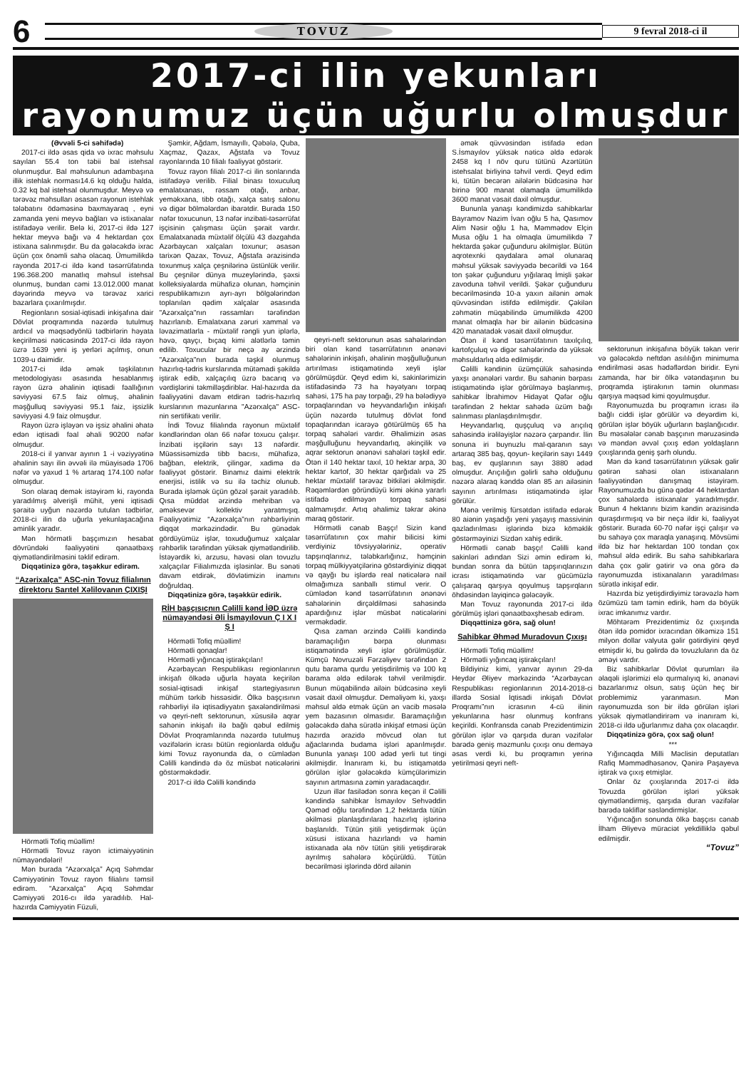6
TOVUZ
9 fevral 2018-ci il
2017-ci ilin yekunları
rayonumuz üçün uğurlu olmuşdur
(Əvvəli 5-ci səhifədə)
2017-ci ildə əsas qida və ixrac məhsulu sayılan 55.4 ton təbii bal istehsal olunmuşdur. Bal məhsulunun adambaşına illik istehlak norması14.6 kq olduğu halda, 0.32 kq bal istehsal olunmuşdur. Meyvə və tərəvəz məhsulları əsasən rayonun istehlak tələbatını ödəməsinə baxmayaraq , eyni zamanda yeni meyvə bağları və istixanalar istifadəyə verilir. Belə ki, 2017-ci ildə 127 hektar meyvə bağı və 4 hektardan çox istixana salınmışdır. Bu da gələcəkdə ixrac üçün çox önəmli sahə olacaq. Ümumilikdə rayonda 2017-ci ildə kənd təsərrüfatında 196.368.200 manatlıq məhsul istehsal olunmuş, bundan cəmi 13.012.000 manat dəyərində meyvə və tərəvəz xarici bazarlara çıxarılmışdır.
Regionların sosial-iqtisadi inkişafına dair Dövlət proqramında nəzərdə tutulmuş ardıcıl və məqsədyönlü tədbirlərin həyata keçirilməsi nəticəsində 2017-ci ildə rayon üzrə 1639 yeni iş yerləri açılmış, onun 1039-u daimidir.
2017-ci ildə əmək təşkilatının metodologiyası əsasında hesablanmış rayon üzrə əhalinin iqtisadi fəallığının səviyyəsi 67.5 faiz olmuş, əhalinin məşğulluq səviyyəsi 95.1 faiz, işsizlik səviyyəsi 4.9 faiz olmuşdur.
Rayon üzrə işləyən və işsiz əhalini əhatə edən iqtisadi fəal əhali 90200 nəfər olmuşdur.
2018-ci il yanvar ayının 1 -i vəziyyətinə əhalinin sayı ilin əvvəli ilə müayisədə 1706 nəfər və yaxud 1 % artaraq 174.100 nəfər olmuşdur.
Son olaraq demək istəyirəm ki, rayonda yaradılmış əlverişli mühit, yeni iqtisadi şəraitə uyğun nəzərdə tutulan tədbirlər, 2018-ci ilin də uğurla yekunlaşacağına əminlik yaradır.
Mən hörmətli başçımızın hesabat dövründəki fəaliyyətini qənaətbəxş qiymətləndirilməsini təklif edirəm.
Diqqətinizə görə, təşəkkur edirəm.
“Azərixalça” ASC-nin Tovuz filialının direktoru Sarıtel Xəlilovanın ÇIXIŞI
Hörmətli Tofiq müəllim!
Hörmətli Tovuz rayon ictimaiyyətinin nümayəndələri!
Mən burada “Azərxalça” Açıq Səhmdar Cəmiyyətinin Tovuz rayon filialını təmsil edirəm. “Azərxalça” Açıq Səhmdar Cəmiyyəti 2016-cı ildə yaradılıb. Hal-hazırda Cəmiyyətin Füzuli,
Şəmkir, Ağdam, İsmayıllı, Qəbələ, Quba, Xaçmaz, Qazax, Ağstafa və Tovuz rayonlarında 10 filialı fəaliyyət göstərir.
Tovuz rayon filialı 2017-ci ilin sonlarında istifadəyə verilib. Filial binası toxuculuq emalatxanası, rəssam otağı, anbar, yeməkxana, tibb otağı, xalça satış salonu və digər bölmələrdən ibarətdir. Burada 150 nəfər toxucunun, 13 nəfər inzibati-təsərrüfat işçisinin çalışması üçün şərait vardır. Emalatxanada müxtəlif ölçülü 43 dəzgahda Azərbaycan xalçaları toxunur; əsasən tarixən Qazax, Tovuz, Ağstafa ərazisində toxunmuş xalça çeşnilərinə üstünlük verilir. Bu çeşnilər dünya muzeylərində, şəxsi kolleksiyalarda mühafizə olunan, həmçinin respublikamızın ayrı-ayrı bölgələrindən toplanılan qədim xalçalar əsasında "Azərxalça"nın rəssamları tərəfindən hazırlanıb. Emalatxana zəruri xammal və ləvazimatlarla - müxtəlif rəngli yun iplərlə, həvə, qayçı, bıçaq kimi alətlərlə təmin edilib. Toxucular bir neçə ay ərzində "Azərxalça"nın burada təşkil olunmuş hazırlıq-tədris kurslarında mütəmadi şəkildə iştirak edib, xalçaçılıq üzrə bacarıq və vərdişlərini təkmilləşdiriblər. Hal-hazırda da fəaliyyətini davam etdirən tədris-hazırlıq kurslarının məzunlarına "Azərxalça" ASC-nin sertifikatı verilir.
İndi Tovuz filialında rayonun müxtəlif kəndlərindən olan 66 nəfər toxucu çalışır. İnzibati işçilərin sayı 13 nəfərdir. Müəssisəmizdə tibb bacısı, mühafizə, bağban, elektrik, çilingər, xadimə də fəaliyyət göstərir. Binamız daimi elektrik enerjisi, istilik və su ilə təchiz olunub. Burada işləmək üçün gözəl şərait yaradılıb. Qısa müddət ərzində mehriban və əməksevər kollektiv yaratmışıq. Fəaliyyətimiz “Azərxalça”nın rəhbərliyinin diqqət mərkəzindədir. Bu günədək gördüyümüz işlər, toxuduğumuz xalçalar rəhbərlik tərəfindən yüksək qiymətləndirilib. İstəyərdik ki, arzusu, həvəsi olan tovuzlu xalçaçılar Filialımızda işləsinlər. Bu sənəti davam etdirək, dövlətimizin inamını doğruldaq.
Diqqətinizə görə, təşəkkür edirik.
RİH başçısıçnın Cəlilli kənd İƏD üzrə nümayəndəsi Əli İsmayılovun Ç I X I Ş I
Hörmətli Tofiq müəllim!
Hörmətli qonaqlar!
Hörmətli yığıncaq iştirakçıları!
Azərbaycan Respublikası regionlarının inkişafı ölkədə uğurla həyata keçirilən sosial-iqtisadi inkişaf startegiyasının mühüm tərkib hissəsidir. Ölkə başçısının rəhbərliyi ilə iqtisadiyyatın şaxələndirilməsi və qeyri-neft sektorunun, xüsusilə aqrar sahənin inkişafı ilə bağlı qəbul edilmiş Dövlət Proqramlarında nəzərdə tutulmuş vəzifələrin icrası bütün regionlarda olduğu kimi Tovuz rayonunda da, o cümlədən Cəlilli kəndində də öz müsbət nəticələrini göstərməkdədir.
2017-ci ildə Cəlilli kəndində
qeyri-neft sektorunun əsas sahələrindən biri olan kənd təsərrüfatının ənənəvi sahələrinin inkişafı, əhalinin məşğulluğunun artırılması istiqamətində xeyli işlər görülmüşdür. Qeyd edim ki, sakinlərimizin istifadəsində 73 ha həyətyanı torpaq sahəsi, 175 ha pay torpağı, 29 ha bələdiyyə torpaqlarından və heyvandarlığın inkişafı üçün nəzərdə tutulmuş dövlət fond topaqlarından icarəyə götürülmüş 65 ha torpaq sahələri vardır. Əhalimizin əsas məşğulluğunu heyvandarlıq, əkinçilik və aqrar sektorun ənənəvi sahələri təşkil edir. Ötən il 140 hektar taxıl, 10 hektar arpa, 30 hektar kartof, 30 hektar qarğıdalı və 25 hektar müxtəlif tərəvəz bitkiləri əkilmişdir. Rəqəmlərdən göründüyü kimi əkinə yararlı istifadə edilməyən torpaq sahəsi qalmamışdır. Artıq əhalimiz təkrar əkinə maraq göstərir.
Hörmətli cənab Başçı! Sizin kənd təsərrüfatının çox mahir bilicisi kimi verdiyiniz tövsiyyələriniz, operativ tapşırıqlarınız, tələbkarlığınız, həmçinin torpaq mülkiyyətçilərinə göstərdiyiniz diqqət və qayğı bu işlərdə real nəticələrə nail olmağımıza sanballı stimul verir. O cümlədən kənd təsərrüfatının ənənəvi sahələrinin dirçəldilməsi sahəsində apardığınız işlər müsbət nəticələrini verməkdədir.
Qısa zaman ərzində Cəlilli kəndində baramaçılığın bərpa olunması istiqamətində xeyli işlər görülmüşdür. Kümçü Novruzəli Fərzəliyev tərəfindən 2 qutu barama qurdu yetişdirilmiş və 100 kq barama əldə edilərək təhvil verilmişdir. Bunun müqabilində ailəin büdcəsinə xeyli vəsait daxil olmuşdur. Deməliyəm ki, yaxşı məhsul əldə etmək üçün ən vacib məsələ yem bazasının olmasıdır. Baramaçılığın gələcəkdə daha sürətlə inkişaf etməsi üçün hazırda ərazidə mövcud olan tut ağaclarında budama işləri aparılmışdır. Bununla yanaşı 100 ədəd yerli tut tingi əkilmişdir. İnanıram ki, bu istiqamətdə görülən işlər gələcəkdə kümçülərimizin sayının artmasına zəmin yaradacaqdır.
Uzun illər fasilədən sonra keçən il Cəlilli kəndində sahibkar İsmayılov Sehvəddin Qəməd oğlu tərəfindən 1,2 hektarda tütün əkilməsi planlaşdırılaraq hazırlıq işlərinə başlanıldı. Tütün şitili yetişdirmək üçün xüsusi istixana hazırlandı və həmin istixanada əla növ tütün şitili yetişdirərək ayrılmış sahələrə köçürüldü. Tütün becərilməsi işlərində dörd ailənin
əmək qüvvəsindən istifadə edən S.İsmayılov yüksək nəticə əldə edərək 2458 kq I növ quru tütünü Azərtütün istehsalat birliyinə təhvil verdi. Qeyd edim ki, tütün becərən ailələrin büdcəsinə hər birinə 900 manat olamaqla ümumilikdə 3600 manat vəsait daxil olmuşdur.
Bununla yanaşı kəndimizdə sahibkarlar Bayramov Nazim İvan oğlu 5 ha, Qasımov Alim Nəsir oğlu 1 ha, Məmmədov Elçin Musa oğlu 1 ha olmaqla ümumilikdə 7 hektarda şəkər çuğunduru əkilmişlər. Bütün aqrotexnki qaydalara əməl olunaraq məhsul yüksək səviyyədə becərildi və 164 ton şəkər çuğunduru yığılaraq İmişli şəkər zavoduna təhvil verildi. Şəkər çuğunduru becərilməsində 10-a yaxın ailənin əmək qüvvəsindən istifdə edilmişdir. Çəkilən zəhmətin müqabilində ümumilikdə 4200 manat olmaqla hər bir ailənin büdcəsinə 420 manatadək vəsait daxil olmuşdur.
Ötən il kənd təsərrüfatının taxılçılıq, kartofçuluq və digər sahələrində də yüksək məhsuldarlıq əldə edilmişdir.
Cəlilli kəndinin üzümçülük sahəsində yaxşı ənənələri vardır. Bu sahənin bərpası istiqamətində işlər görülməyə başlanmış, sahibkar İbrahimov Hidayət Qəfər oğlu tərəfindən 2 hektar sahədə üzüm bağı salınması planlaşdırılmışdır.
Heyvandarlıq, quşçuluq və arıçılıq sahəsində irəliləyişlər nəzərə çarpandır. İlin sonuna iri buynuzlu mal-qaranın sayı artaraq 385 baş, qoyun- keçilərin sayı 1449 baş, ev quşlarının sayı 3880 ədəd olmuşdur. Arıçılığın gəlirli sahə olduğunu nəzərə alaraq kənddə olan 85 arı ailəsinin sayının artırılması istiqamətində işlər görülür.
Mənə verilmiş fürsətdən istifadə edərək 80 aiənin yaşadığı yeni yaşayış massivinin qazladırılması işlərində bizə köməklik göstərməyinizi Sizdən xahiş edirik.
Hörmətli cənab başçı! Cəlilli kənd sakinləri adından Sizi əmin edirəm ki, bundan sonra da bütün tapşırıqlarınızın icrası istiqamətində var gücümüzlə çalışaraq qarşıya qoyulmuş tapşırqların öhdəsindən layiqincə gələcəyik.
Mən Tovuz rayonunda 2017-ci ildə görülmüş işləri qənaətbəxşhesab edirəm.
Diqqəttinizə görə, sağ olun!
Sahibkar Əhməd Muradovun Çıxışı
Hörmətli Tofiq müəllim!
Hörmətli yığıncaq iştirakçıları!
Bildiyiniz kimi, yanvar ayının 29-da Heydər Əliyev mərkəzində “Azərbaycan Respublikası regionlarının 2014-2018-ci illərdə Sosial İqtisadi inkişafı Dövlət Proqramı”nın icrasının 4-cü ilinin yekunlarına həsr olunmuş konfrans keçirildi. Konfransda cənab Prezidentimizin görülən işlər və qarşıda duran vəzifələr barədə geniş məzmunlu çıxışı onu deməyə əsas verdi ki, bu proqramın yerinə yetirilməsi qeyri neft-
sektorunun inkişafına böyük təkan verir və gələcəkdə neftdən asılılığın minimuma endirilməsi əsas hədəflərdən biridir. Eyni zamanda, hər bir ölkə vətəndaşının bu proqramda iştirakının təmin olunması qarşıya məqsəd kimi qoyulmuşdur.
Rayonumuzda bu proqramın icrası ilə bağlı ciddi işlər görülür və deyərdim ki, görülən işlər böyük uğurların başlanğıcıdır. Bu məsələlər cənab başçının məruzəsində və məndən əvvəl çıxış edən yoldaşların çıxışlarında geniş şərh olundu.
Mən də kənd təsərrüfatının yüksək gəlir gətirən sahəsi olan istixanaların fəaliyyətindən danışmaq istəyirəm. Rayonumuzda bu günə qədər 44 hektardan çox sahələrdə istixanalar yaradılmışdır. Bunun 4 hektarını bizim kəndin ərazisində quraşdırmışıq və bir neçə ildir ki, fəaliyyət göstərir. Burada 60-70 nəfər işçi çalışır və bu sahəyə çox maraqla yanaşırıq. Mövsümi ildə biz hər hektardan 100 tondan çox məhsul əldə edirik. Bu sahə sahibkarlara daha çox gəlir gətirir və ona görə də rayonumuzda istixanaların yaradılması sürətlə inkişaf edir.
Hazırda biz yetişdirdiyimiz tərəvəzlə həm özümüzü tam təmin edirik, həm də böyük ixrac imkanımız vardır.
Möhtərəm Prezidentimiz öz çıxışında ötən ildə pomidor ixracından ölkəmizə 151 milyon dollar valyuta gəlir gətirdiyini qeyd etmişdir ki, bu gəlirdə də tovuzluların da öz əməyi vardır.
Biz sahibkarlar Dövlət qurumları ilə əlaqəli işlərimizi elə qurmalıyıq ki, ənənəvi bazarlarımız olsun, satış üçün heç bir problemimiz yaranmasın. Mən rayonumuzda son bir ildə görülən işləri yüksək qiymətləndirirəm və inanıram ki, 2018-ci ildə uğurlarımız daha çox olacaqdır.
Diqqətinizə görə, çox sağ olun!
***
Yığıncaqda Milli Məclisin deputatları Rafiq Məmmədhəsənov, Qənirə Paşayeva iştirak və çıxış etmişlər.
Onlar öz çıxışlarında 2017-ci ildə Tovuzda görülən işləri yüksək qiymətləndirmiş, qarşıda duran vəzifələr barədə təkliflər səsləndirmişlər.
Yığıncağın sonunda ölkə başçısı cənab İlham Əliyevə müraciət yekdilliklə qəbul edilmişdir.
“Tovuz”